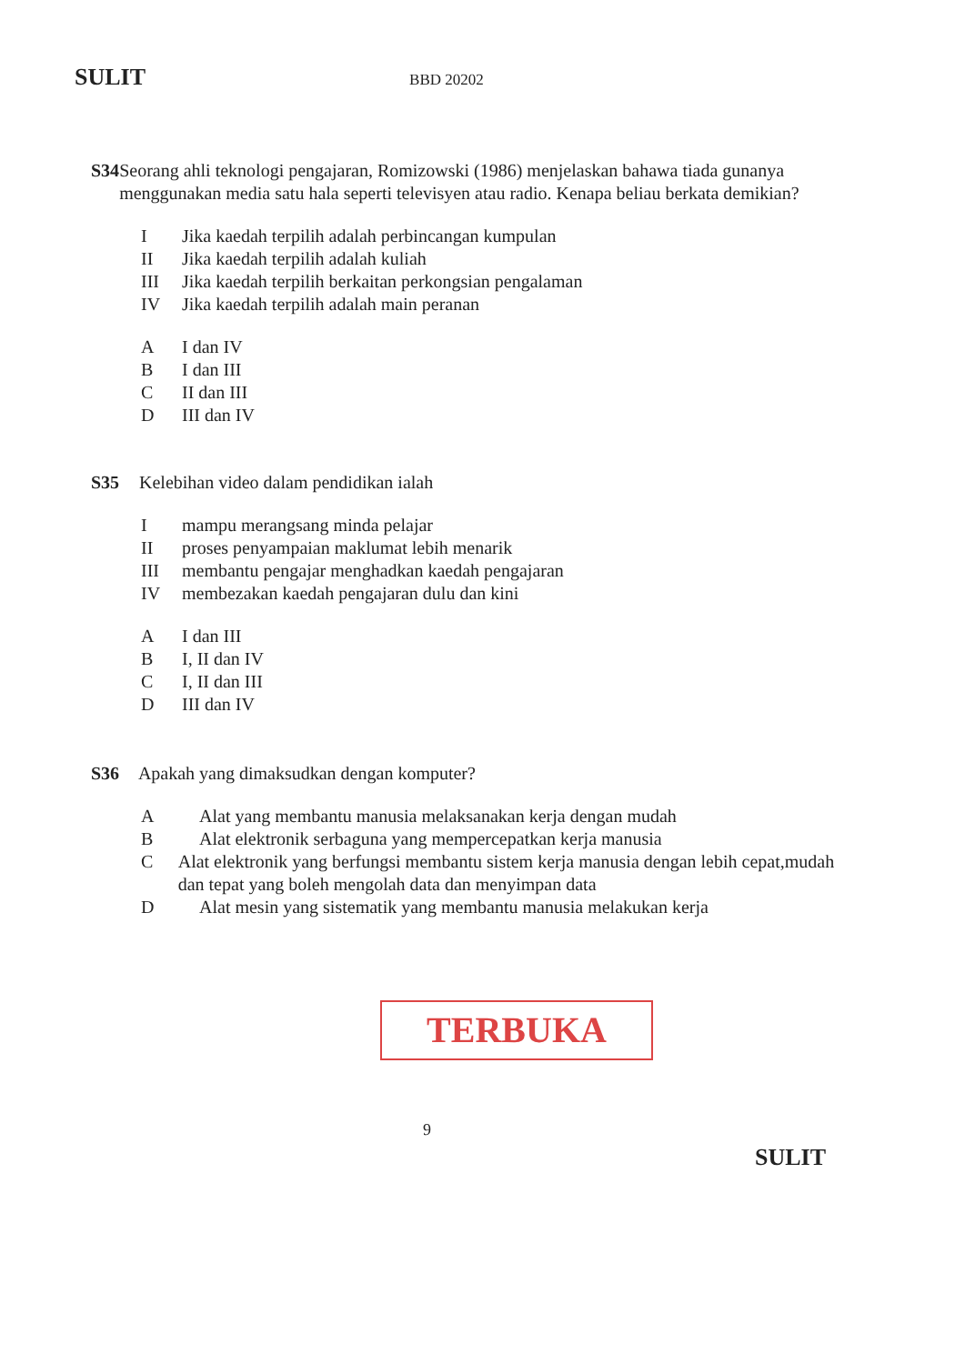SULIT BBD 20202
S34 Seorang ahli teknologi pengajaran, Romizowski (1986) menjelaskan bahawa tiada gunanya menggunakan media satu hala seperti televisyen atau radio. Kenapa beliau berkata demikian?
I Jika kaedah terpilih adalah perbincangan kumpulan
II Jika kaedah terpilih adalah kuliah
III Jika kaedah terpilih berkaitan perkongsian pengalaman
IV Jika kaedah terpilih adalah main peranan
A I dan IV
B I dan III
C II dan III
D III dan IV
S35 Kelebihan video dalam pendidikan ialah
Imampu merangsang minda pelajar
II proses penyampaian maklumat lebih menarik
III membantu pengajar menghadkan kaedah pengajaran
IV membezakan kaedah pengajaran dulu dan kini
A I dan III
B I, II dan IV
C I, II dan III
D III dan IV
S36 Apakah yang dimaksudkan dengan komputer?
A Alat yang membantu manusia melaksanakan kerja dengan mudah
B Alat elektronik serbaguna yang mempercepatkan kerja manusia
C Alat elektronik yang berfungsi membantu sistem kerja manusia dengan lebih cepat,mudah dan tepat yang boleh mengolah data dan menyimpan data
D Alat mesin yang sistematik yang membantu manusia melakukan kerja
TERBUKA
9
SULIT